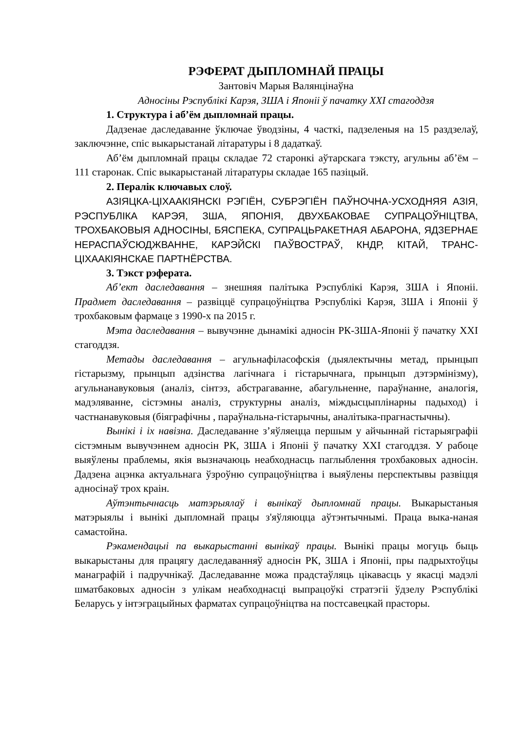РЭФЕРАТ ДЫПЛОМНАЙ ПРАЦЫ
Зантовіч Марыя Валянцінаўна
Адносіны Рэспублікі Карэя, ЗША і Японіі ў пачатку XXI стагоддзя
1. Структура і аб’ём дыпломнай працы.
Дадзенае даследаванне ўключае ўводзіны, 4 часткі, падзеленыя на 15 раздзелаў, заключэнне, спіс выкарыстанай літаратуры і 8 дадаткаў.
Аб’ём дыпломнай працы складае 72 старонкі аўтарскага тэксту, агульны аб’ём – 111 старонак. Спіс выкарыстанай літаратуры складае 165 пазіцый.
2. Пералік ключавых слоў.
АЗІЯЦКА-ЦІХААКІЯНСКІ РЭГІЁН, СУБРЭГІЁН ПАЎНОЧНА-УСХОДНЯЯ АЗІЯ, РЭСПУБЛІКА КАРЭЯ, ЗША, ЯПОНІЯ, ДВУХБАКОВАЕ СУПРАЦОЎНІЦТВА, ТРОХБАКОВЫЯ АДНОСІНЫ, БЯСПЕКА, СУПРАЦЬРАКЕТНАЯ АБАРОНА, ЯДЗЕРНАЕ НЕРАСПАЎСЮДЖВАННЕ, КАРЭЙСКІ ПАЎВОСТРАЎ, КНДР, КІТАЙ, ТРАНС-ЦІХААКІЯНСКАЕ ПАРТНЁРСТВА.
3. Тэкст рэферата.
Аб’ект даследавання – знешняя палітыка Рэспублікі Карэя, ЗША і Японіі. Прадмет даследавання – развіццё супрацоўніцтва Рэспублікі Карэя, ЗША і Японіі ў трохбаковым фармаце з 1990-х па 2015 г.
Мэта даследавання – вывучэнне дынамікі адносін РК-ЗША-Японіі ў пачатку XXI стагоддзя.
Метады даследавання – агульнафіласофскія (дыялектычны метад, прынцып гістарызму, прынцып адзінства лагічнага і гістарычнага, прынцып дэтэрмінізму), агульнанавуковыя (аналіз, сінтэз, абстрагаванне, абагульненне, параўнанне, аналогія, мадэляванне, сістэмны аналіз, структурны аналіз, міждысцыплінарны падыход) і частнанавуковыя (біяграфічны , параўнальна-гістарычны, аналітыка-прагнастычны).
Вынікі і іх навізна. Даследаванне з’яўляецца першым у айчыннай гістарыяграфіі сістэмным вывучэннем адносін РК, ЗША і Японіі ў пачатку XXI стагоддзя. У рабоце выяўлены праблемы, якія вызначаюць неабходнасць паглыблення трохбаковых адносін. Дадзена ацэнка актуальнага ўзроўню супрацоўніцтва і выяўлены перспектывы развіцця адносінаў трох краін.
Аўтэнтычнасць матэрыялаў і вынікаў дыпломнай працы. Выкарыстаныя матэрыялы і вынікі дыпломнай працы з'яўляюцца аўтэнтычнымі. Праца выка-наная самастойна.
Рэкамендацыі па выкарыстанні вынікаў працы. Вынікі працы могуць быць выкарыстаны для працягу даследаванняў адносін РК, ЗША і Японіі, пры падрыхтоўцы манаграфій і падручнікаў. Даследаванне можа прадстаўляць цікавасць у якасці мадэлі шматбаковых адносін з улікам неабходнасці выпрацоўкі стратэгіі ўдзелу Рэспублікі Беларусь у інтэграцыйных фарматах супрацоўніцтва на постсавецкай прасторы.